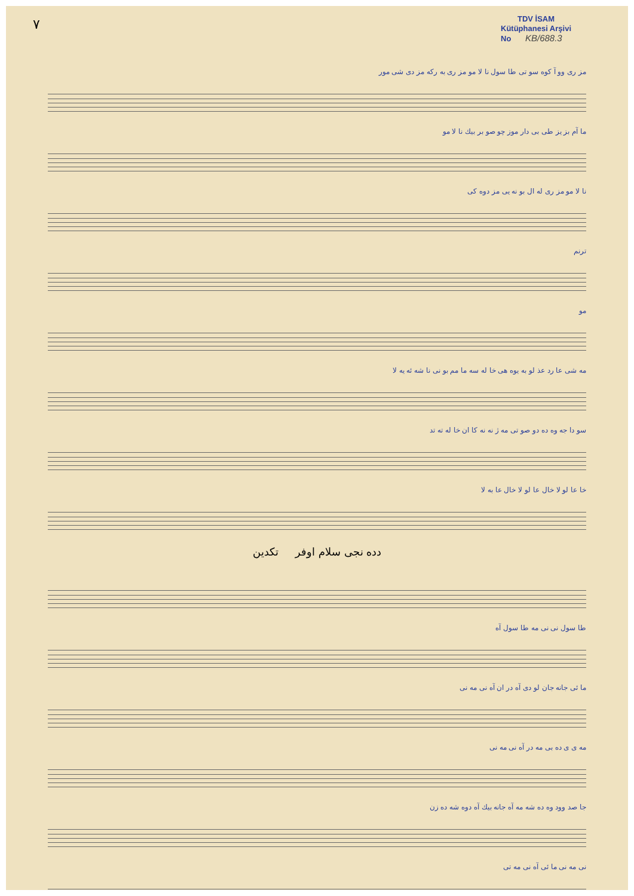٧
TDV İSAM
Kütüphanesi Arşivi
No KB/688.3
مز ری وو آ کوه سو تی طا سول نا لا مو مز ری به رکه مز دی شی مور
ما آم بز یز طی بی دار موز چو صو بر بیك نا لا مو
نا لا مو مز ری له ال بو نه یی مز دوه کی
ترنم
مو
مه شی عا رد عذ لو به یوه هی خا له سه ما مم بو نی نا شه ئه یه لا
سو دا جه وه ده دو صو تی مه ژ نه نه کا ان خا له ته تد
خا عا لو لا خال عا لو لا خال عا به لا
دده نجی سلام اوفر تکدین
طا سول نی نی مه طا سول آه
ما ئی جانه جان لو دی آه در ان آه نی مه نی
مه ی ی ده بی مه در آه نی مه نی
جا صد وود وه ده شه مه آه جانه بیك آه دوه شه ده زن
نی مه نی ما ئی آه نی مه تی